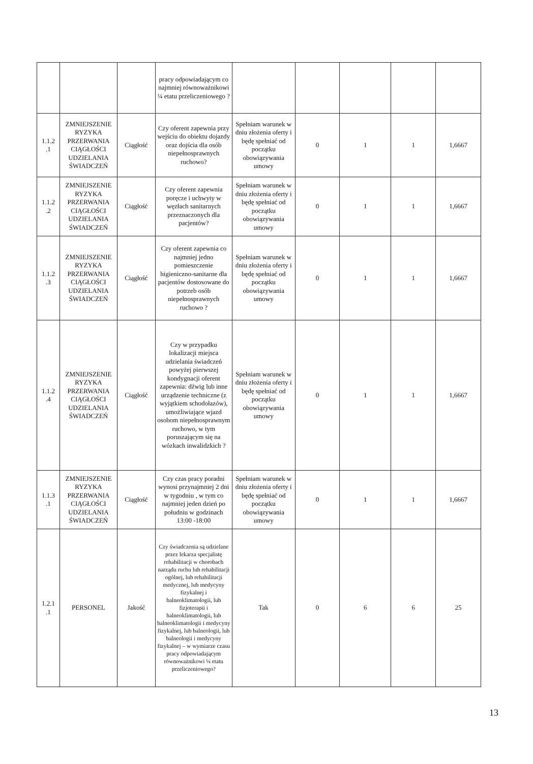| | | | pracy odpowiadającym co najmniej równoważnikowi ¼ etatu przeliczeniowego ? | | | | | |
| 1.1.2 .1 | ZMNIEJSZENIE RYZYKA PRZERWANIA CIĄGŁOŚCI UDZIELANIA ŚWIADCZEŃ | Ciągłość | Czy oferent zapewnia przy wejściu do obiektu dojazdy oraz dojścia dla osób niepełnosprawnych ruchowo? | Spełniam warunek w dniu złożenia oferty i będę spełniać od początku obowiązywania umowy | 0 | 1 | 1 | 1,6667 |
| 1.1.2 .2 | ZMNIEJSZENIE RYZYKA PRZERWANIA CIĄGŁOŚCI UDZIELANIA ŚWIADCZEŃ | Ciągłość | Czy oferent zapewnia poręcze i uchwyty w węzłach sanitarnych przeznaczonych dla pacjentów? | Spełniam warunek w dniu złożenia oferty i będę spełniać od początku obowiązywania umowy | 0 | 1 | 1 | 1,6667 |
| 1.1.2 .3 | ZMNIEJSZENIE RYZYKA PRZERWANIA CIĄGŁOŚCI UDZIELANIA ŚWIADCZEŃ | Ciągłość | Czy oferent zapewnia co najmniej jedno pomieszczenie higieniczno-sanitarne dla pacjentów dostosowane do potrzeb osób niepełnosprawnych ruchowo ? | Spełniam warunek w dniu złożenia oferty i będę spełniać od początku obowiązywania umowy | 0 | 1 | 1 | 1,6667 |
| 1.1.2 .4 | ZMNIEJSZENIE RYZYKA PRZERWANIA CIĄGŁOŚCI UDZIELANIA ŚWIADCZEŃ | Ciągłość | Czy w przypadku lokalizacji miejsca udzielania świadczeń powyżej pierwszej kondygnacji oferent zapewnia: dźwig lub inne urządzenie techniczne (z wyjątkiem schodołazów), umożliwiające wjazd osobom niepełnosprawnym ruchowo, w tym poruszającym się na wózkach inwalidzkich ? | Spełniam warunek w dniu złożenia oferty i będę spełniać od początku obowiązywania umowy | 0 | 1 | 1 | 1,6667 |
| 1.1.3 .1 | ZMNIEJSZENIE RYZYKA PRZERWANIA CIĄGŁOŚCI UDZIELANIA ŚWIADCZEŃ | Ciągłość | Czy czas pracy poradni wynosi przynajmniej 2 dni w tygodniu , w tym co najmniej jeden dzień po południu w godzinach 13:00 -18:00 | Spełniam warunek w dniu złożenia oferty i będę spełniać od początku obowiązywania umowy | 0 | 1 | 1 | 1,6667 |
| 1.2.1 .1 | PERSONEL | Jakość | Czy świadczenia są udzielane przez lekarza specjalistę rehabilitacji w chorobach narządu ruchu lub rehabilitacji ogólnej, lub rehabilitacji medycznej, lub medycyny fizykalnej i balneoklimatologii, lub fizjoterapii i balneoklimatologii, lub balneoklimatologii i medycyny fizykalnej, lub balneologii, lub balneologii i medycyny fizykalnej – w wymiarze czasu pracy odpowiadającym równoważnikowi ¼ etatu przeliczeniowego? | Tak | 0 | 6 | 6 | 25 |
13